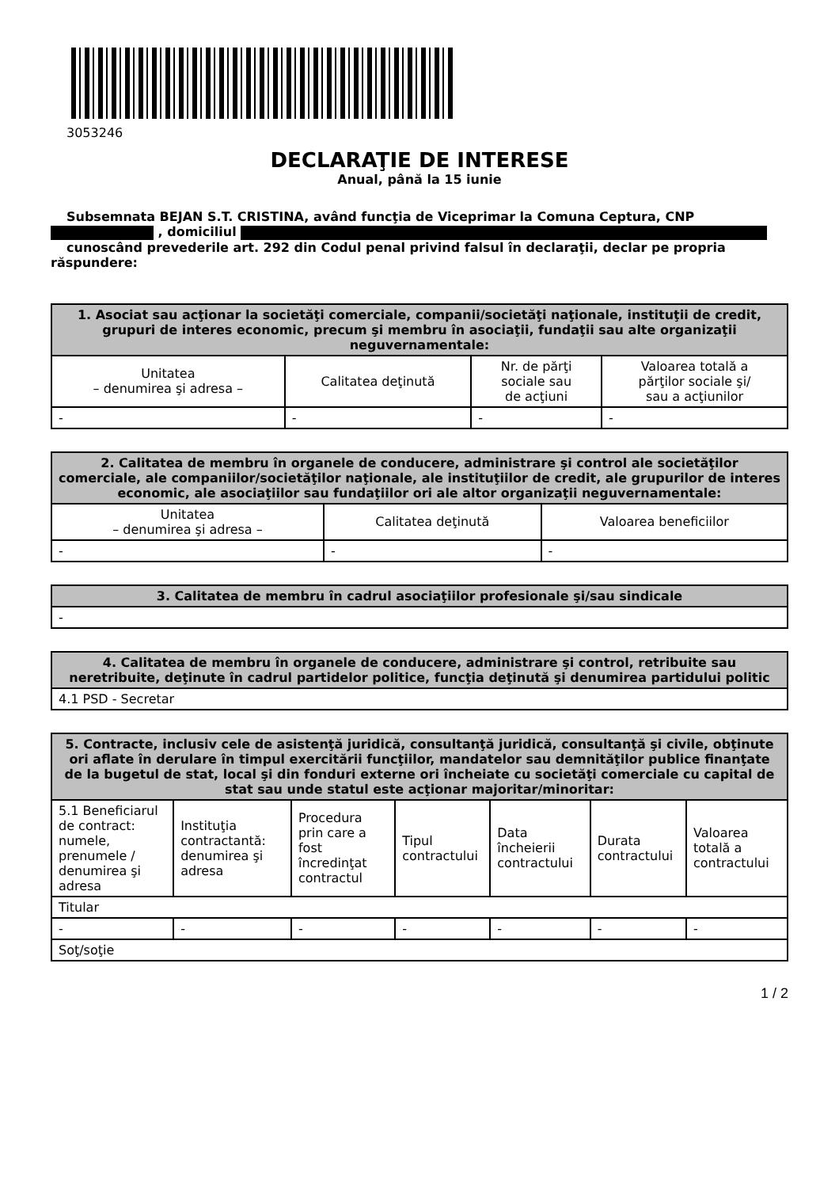3053246
DECLARAŢIE DE INTERESE
Anual, până la 15 iunie
Subsemnata BEJAN S.T. CRISTINA, având funcţia de Viceprimar la Comuna Ceptura, CNP
, domiciliul
cunoscând prevederile art. 292 din Codul penal privind falsul în declaraţii, declar pe propria
răspundere:
| 1. Asociat sau acţionar la societăţi comerciale, companii/societăţi naţionale, instituţii de credit, grupuri de interes economic, precum şi membru în asociaţii, fundaţii sau alte organizaţii neguvernamentale: | | | |
| --- | --- | --- | --- |
| Unitatea – denumirea şi adresa – | Calitatea deţinută | Nr. de părţi sociale sau de acţiuni | Valoarea totală a părţilor sociale şi/ sau a acţiunilor |
| - | - | - | - |
| 2. Calitatea de membru în organele de conducere, administrare şi control ale societăţilor comerciale, ale companiilor/societăţilor naţionale, ale instituţiilor de credit, ale grupurilor de interes economic, ale asociaţiilor sau fundaţiilor ori ale altor organizaţii neguvernamentale: | | |
| --- | --- | --- |
| Unitatea – denumirea şi adresa – | Calitatea deţinută | Valoarea beneficiilor |
| - | - | - |
| 3. Calitatea de membru în cadrul asociaţiilor profesionale şi/sau sindicale |
| --- |
| - |
| 4. Calitatea de membru în organele de conducere, administrare şi control, retribuite sau neretribuite, deţinute în cadrul partidelor politice, funcţia deţinută şi denumirea partidului politic |
| --- |
| 4.1 PSD - Secretar |
| 5. Contracte, inclusiv cele de asistenţă juridică, consultanţă juridică, consultanţă şi civile, obţinute ori aflate în derulare în timpul exercitării funcţiilor, mandatelor sau demnităţilor publice finanţate de la bugetul de stat, local şi din fonduri externe ori încheiate cu societăţi comerciale cu capital de stat sau unde statul este acţionar majoritar/minoritar: | | | | | | |
| --- | --- | --- | --- | --- | --- | --- |
| 5.1 Beneficiarul de contract: numele, prenumele / denumirea şi adresa | Instituţia contractantă: denumirea şi adresa | Procedura prin care a fost încredinţat contractul | Tipul contractului | Data încheierii contractului | Durata contractului | Valoarea totală a contractului |
| Titular | | | | | | |
| - | - | - | - | - | - | - |
| Soţ/soţie | | | | | | |
1 / 2